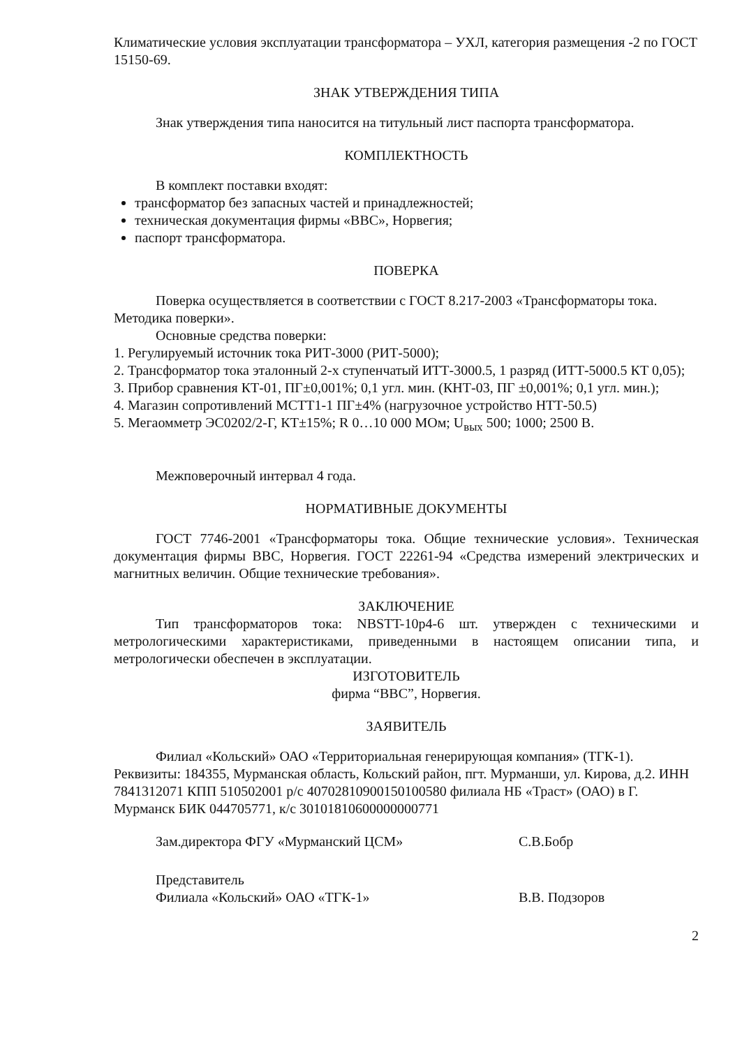Климатические условия эксплуатации трансформатора – УХЛ, категория размещения -2 по ГОСТ 15150-69.
ЗНАК УТВЕРЖДЕНИЯ ТИПА
Знак утверждения типа наносится на титульный лист паспорта трансформатора.
КОМПЛЕКТНОСТЬ
В комплект поставки входят:
трансформатор без запасных частей и принадлежностей;
техническая документация фирмы «ВВС», Норвегия;
паспорт трансформатора.
ПОВЕРКА
Поверка осуществляется в соответствии с ГОСТ 8.217-2003 «Трансформаторы тока. Методика поверки».
Основные средства поверки:
1. Регулируемый источник тока РИТ-3000 (РИТ-5000);
2. Трансформатор тока эталонный 2-х ступенчатый ИТТ-3000.5, 1 разряд (ИТТ-5000.5 КТ 0,05);
3. Прибор сравнения КТ-01, ПГ±0,001%; 0,1 угл. мин. (КНТ-03, ПГ ±0,001%; 0,1 угл. мин.);
4. Магазин сопротивлений МСТТ1-1 ПГ±4% (нагрузочное устройство НТТ-50.5)
5. Мегаомметр ЭС0202/2-Г, КТ±15%; R 0…10 000 МОм; U<sub>вых</sub> 500; 1000; 2500 В.
Межповерочный интервал 4 года.
НОРМАТИВНЫЕ ДОКУМЕНТЫ
ГОСТ 7746-2001 «Трансформаторы тока. Общие технические условия». Техническая документация фирмы ВВС, Норвегия. ГОСТ 22261-94 «Средства измерений электрических и магнитных величин. Общие технические требования».
ЗАКЛЮЧЕНИЕ
Тип трансформаторов тока: NBSTT-10р4-6 шт. утвержден с техническими и метрологическими характеристиками, приведенными в настоящем описании типа, и метрологически обеспечен в эксплуатации.
ИЗГОТОВИТЕЛЬ
фирма “ВВС”, Норвегия.
ЗАЯВИТЕЛЬ
Филиал «Кольский» ОАО «Территориальная генерирующая компания» (ТГК-1).
Реквизиты: 184355, Мурманская область, Кольский район, пгт. Мурманши, ул. Кирова, д.2. ИНН 7841312071 КПП 510502001 р/с 40702810900150100580 филиала НБ «Траст» (ОАО) в Г. Мурманск БИК 044705771, к/с 30101810600000000771
Зам.директора ФГУ «Мурманский ЦСМ» С.В.Бобр
Представитель
Филиала «Кольский» ОАО «ТГК-1»
В.В. Подзоров
2